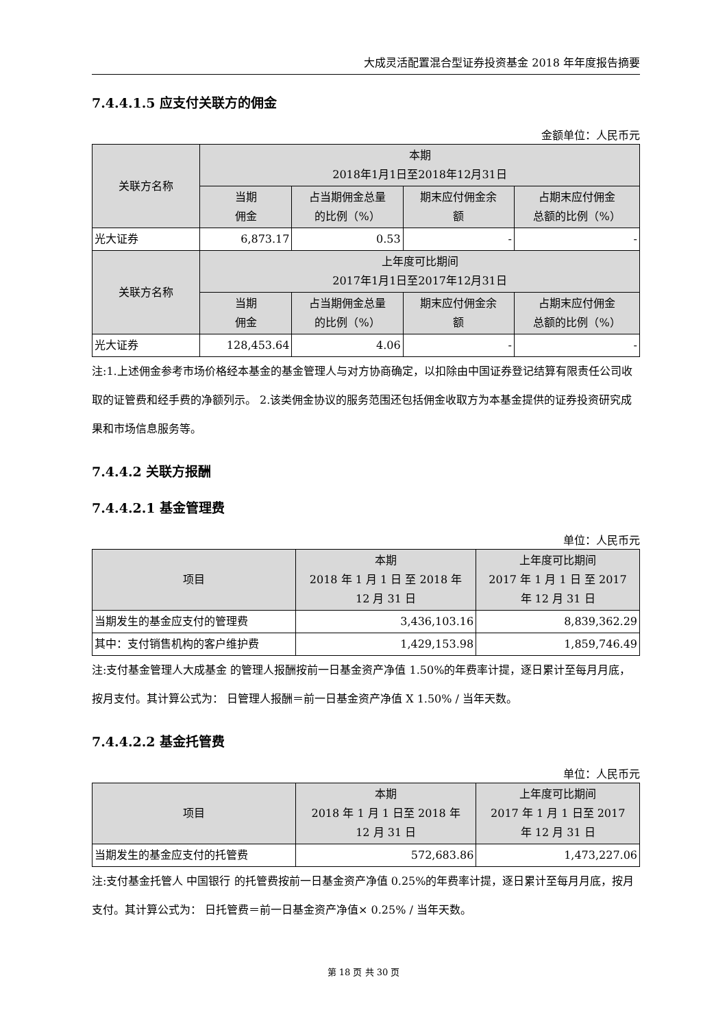大成灵活配置混合型证券投资基金 2018 年年度报告摘要
7.4.4.1.5 应支付关联方的佣金
金额单位：人民币元
| 关联方名称 | 本期 2018年1月1日至2018年12月31日 | | | |
| --- | --- | --- | --- | --- |
| | 当期 佣金 | 占当期佣金总量 的比例（%） | 期末应付佣金余 额 | 占期末应付佣金 总额的比例（%） |
| 光大证券 | 6,873.17 | 0.53 | - | - |
| 关联方名称 | 上年度可比期间 2017年1月1日至2017年12月31日 | | | |
| | 当期 佣金 | 占当期佣金总量 的比例（%） | 期末应付佣金余 额 | 占期末应付佣金 总额的比例（%） |
| 光大证券 | 128,453.64 | 4.06 | - | - |
注:1.上述佣金参考市场价格经本基金的基金管理人与对方协商确定，以扣除由中国证券登记结算有限责任公司收取的证管费和经手费的净额列示。 2.该类佣金协议的服务范围还包括佣金收取方为本基金提供的证券投资研究成果和市场信息服务等。
7.4.4.2 关联方报酬
7.4.4.2.1 基金管理费
单位：人民币元
| 项目 | 本期 2018 年 1 月 1 日 至 2018 年 12 月 31 日 | 上年度可比期间 2017 年 1 月 1 日 至 2017 年 12 月 31 日 |
| --- | --- | --- |
| 当期发生的基金应支付的管理费 | 3,436,103.16 | 8,839,362.29 |
| 其中：支付销售机构的客户维护费 | 1,429,153.98 | 1,859,746.49 |
注:支付基金管理人大成基金 的管理人报酬按前一日基金资产净值 1.50%的年费率计提，逐日累计至每月月底，按月支付。其计算公式为： 日管理人报酬＝前一日基金资产净值 X 1.50% / 当年天数。
7.4.4.2.2 基金托管费
单位：人民币元
| 项目 | 本期 2018 年 1 月 1 日至 2018 年 12 月 31 日 | 上年度可比期间 2017 年 1 月 1 日至 2017 年 12 月 31 日 |
| --- | --- | --- |
| 当期发生的基金应支付的托管费 | 572,683.86 | 1,473,227.06 |
注:支付基金托管人 中国银行 的托管费按前一日基金资产净值 0.25%的年费率计提，逐日累计至每月月底，按月支付。其计算公式为： 日托管费＝前一日基金资产净值× 0.25% / 当年天数。
第 18 页 共 30 页